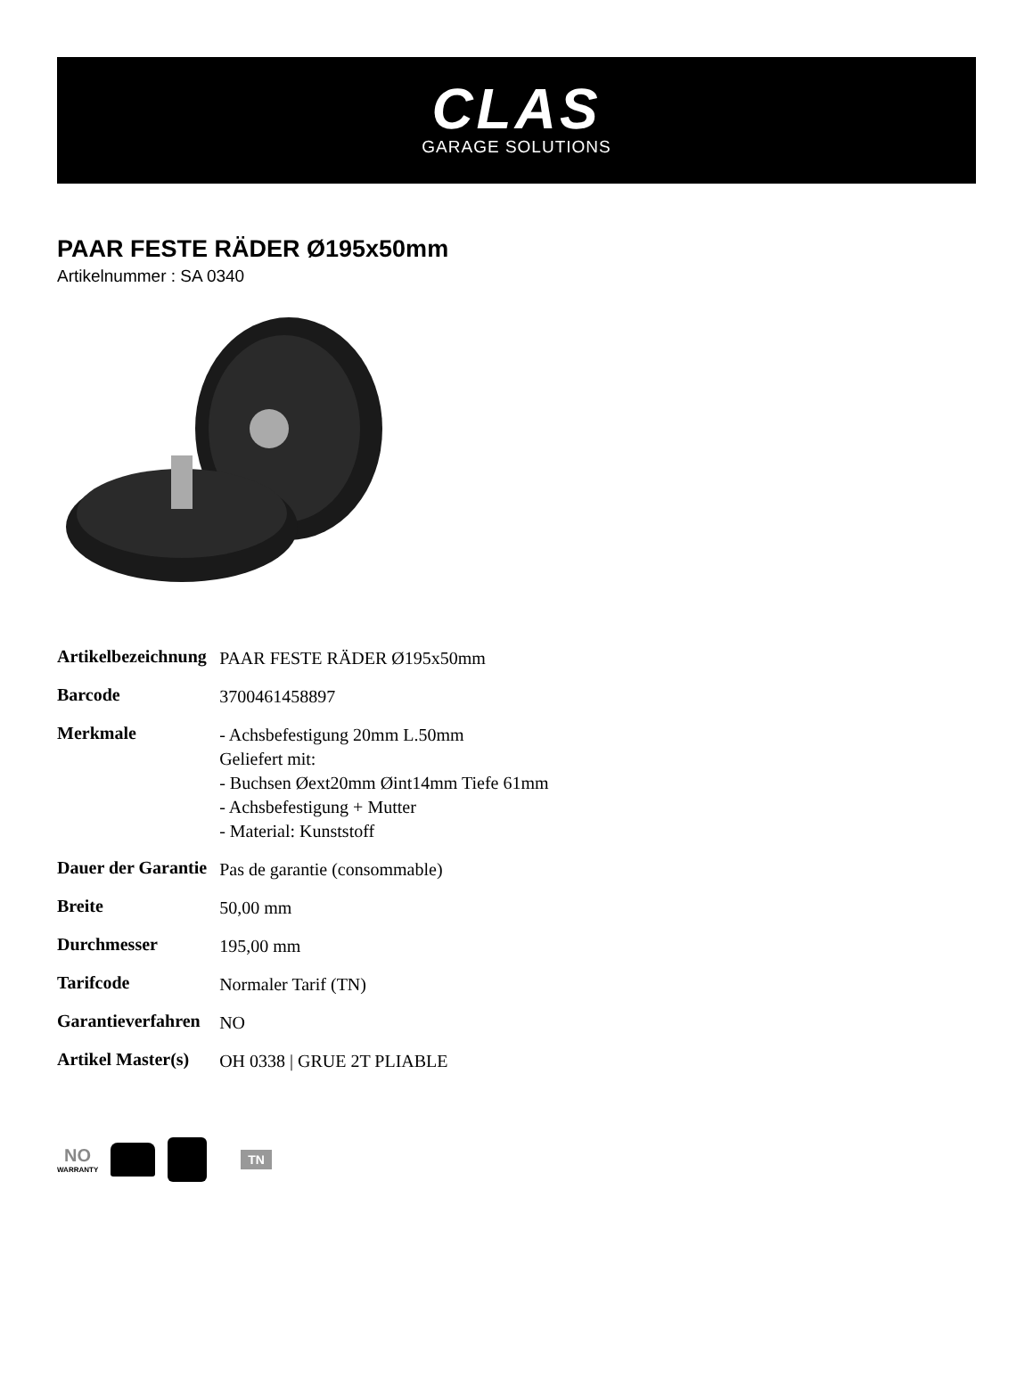CLAS
GARAGE SOLUTIONS
PAAR FESTE RÄDER Ø195x50mm
Artikelnummer : SA 0340
| Artikelbezeichnung | PAAR FESTE RÄDER Ø195x50mm |
| Barcode | 3700461458897 |
| Merkmale | - Achsbefestigung 20mm L.50mm Geliefert mit: - Buchsen Øext20mm Øint14mm Tiefe 61mm - Achsbefestigung + Mutter - Material: Kunststoff |
| Dauer der Garantie | Pas de garantie (consommable) |
| Breite | 50,00 mm |
| Durchmesser | 195,00 mm |
| Tarifcode | Normaler Tarif (TN) |
| Garantieverfahren | NO |
| Artikel Master(s) | OH 0338 / GRUE 2T PLIABLE |
NO
WARRANTY
TN